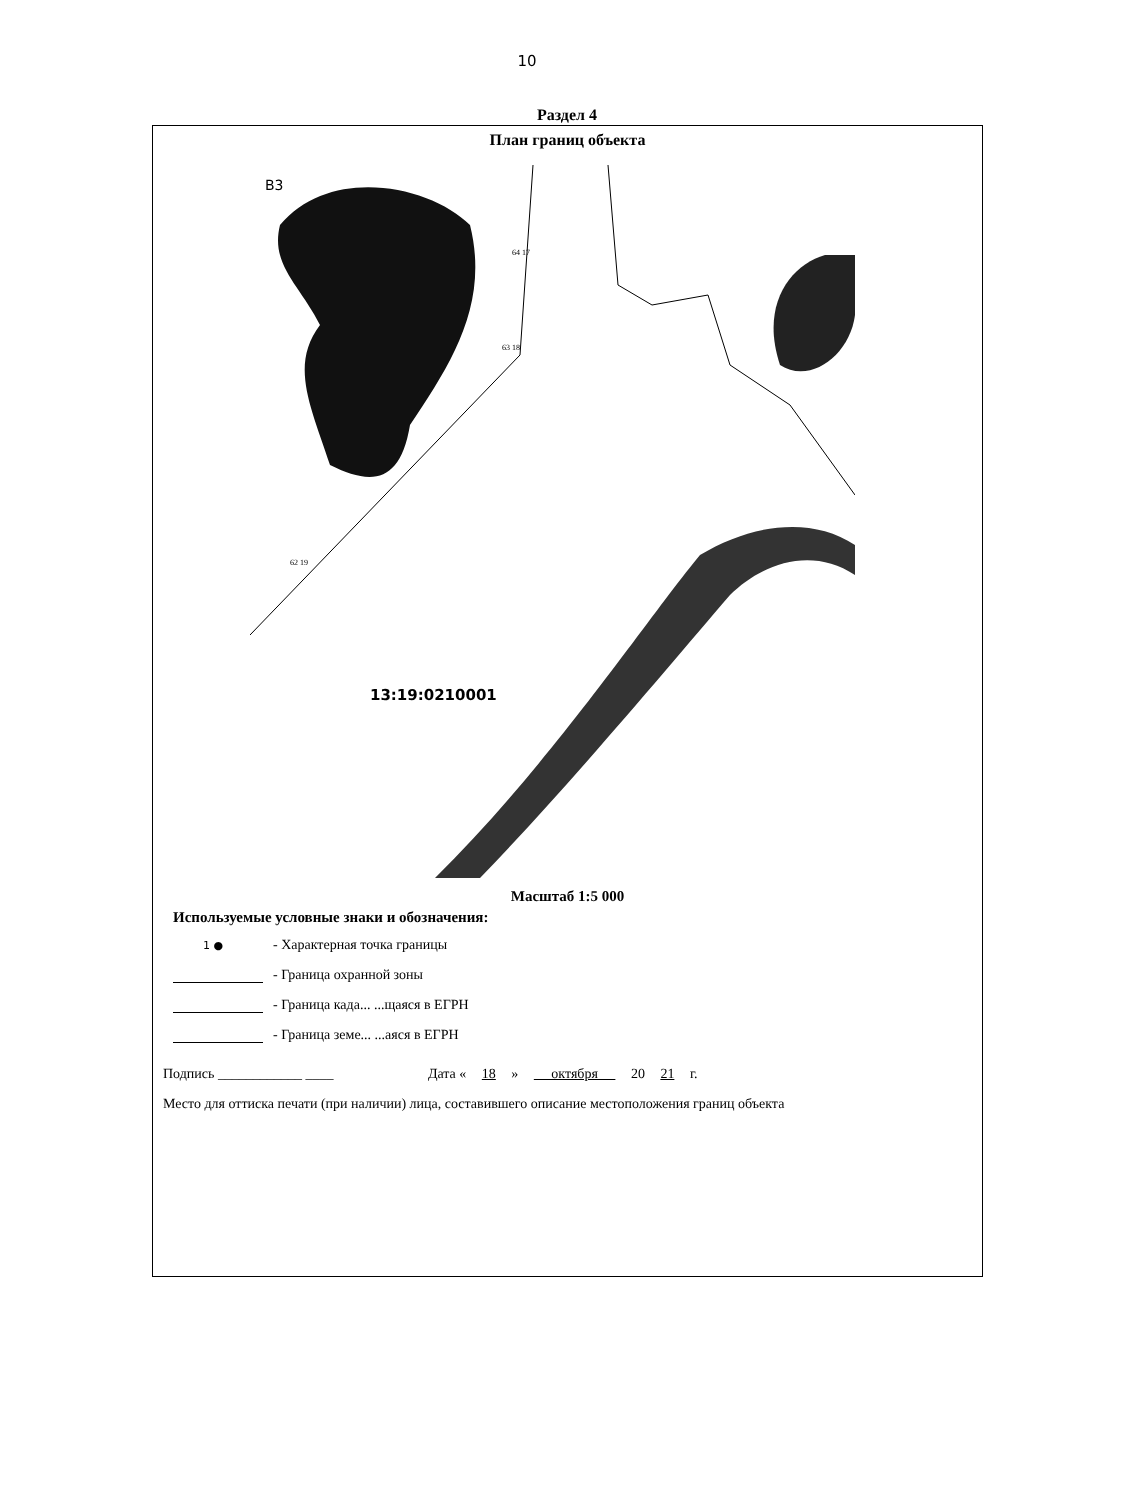10
Раздел 4
План границ объекта
В3
13:19:0210001
64 17
63 18
62 19
Масштаб 1:5 000
Используемые условные знаки и обозначения:
1 ● - Характерная точка границы
- Граница охранной зоны
- Граница када... ...щаяся в ЕГРН
- Граница земе... ...аяся в ЕГРН
Подпись ____________ ____ Дата « 18 » октября 20 21 г.
Место для оттиска печати (при наличии) лица, составившего описание местоположения границ объекта